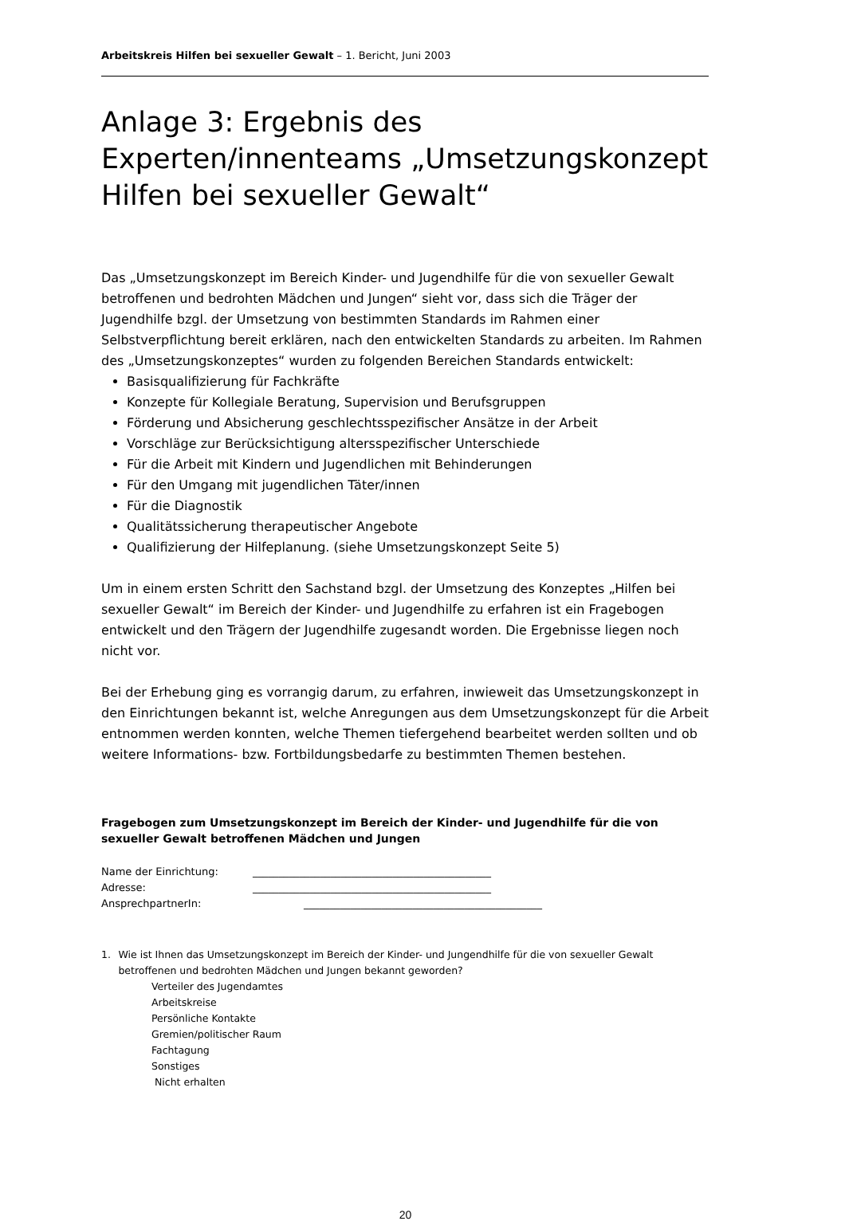Arbeitskreis Hilfen bei sexueller Gewalt – 1. Bericht, Juni 2003
Anlage 3: Ergebnis des Experten/innenteams „Umsetzungskonzept Hilfen bei sexueller Gewalt“
Das „Umsetzungskonzept im Bereich Kinder- und Jugendhilfe für die von sexueller Gewalt betroffenen und bedrohten Mädchen und Jungen“ sieht vor, dass sich die Träger der Jugendhilfe bzgl. der Umsetzung von bestimmten Standards im Rahmen einer Selbstverpflichtung bereit erklären, nach den entwickelten Standards zu arbeiten. Im Rahmen des „Umsetzungskonzeptes“ wurden zu folgenden Bereichen Standards entwickelt:
Basisqualifizierung für Fachkräfte
Konzepte für Kollegiale Beratung, Supervision und Berufsgruppen
Förderung und Absicherung geschlechtsspezifischer Ansätze in der Arbeit
Vorschläge zur Berücksichtigung altersspezifischer Unterschiede
Für die Arbeit mit Kindern und Jugendlichen mit Behinderungen
Für den Umgang mit jugendlichen Täter/innen
Für die Diagnostik
Qualitätssicherung therapeutischer Angebote
Qualifizierung der Hilfeplanung. (siehe Umsetzungskonzept Seite 5)
Um in einem ersten Schritt den Sachstand bzgl. der Umsetzung des Konzeptes „Hilfen bei sexueller Gewalt“ im Bereich der Kinder- und Jugendhilfe zu erfahren ist ein Fragebogen entwickelt und den Trägern der Jugendhilfe zugesandt worden. Die Ergebnisse liegen noch nicht vor.
Bei der Erhebung ging es vorrangig darum, zu erfahren, inwieweit das Umsetzungskonzept in den Einrichtungen bekannt ist, welche Anregungen aus dem Umsetzungskonzept für die Arbeit entnommen werden konnten, welche Themen tiefergehend bearbeitet werden sollten und ob weitere Informations- bzw. Fortbildungsbedarfe zu bestimmten Themen bestehen.
Fragebogen zum Umsetzungskonzept im Bereich der Kinder- und Jugendhilfe für die von sexueller Gewalt betroffenen Mädchen und Jungen
| Name der Einrichtung: | ______________________________________________ |
| Adresse: | ______________________________________________ |
| AnsprechpartnerIn: | ______________________________________________ |
1. Wie ist Ihnen das Umsetzungskonzept im Bereich der Kinder- und Jungendhilfe für die von sexueller Gewalt betroffenen und bedrohten Mädchen und Jungen bekannt geworden?
Verteiler des Jugendamtes
Arbeitskreise
Persönliche Kontakte
Gremien/politischer Raum
Fachtagung
Sonstiges
Nicht erhalten
20